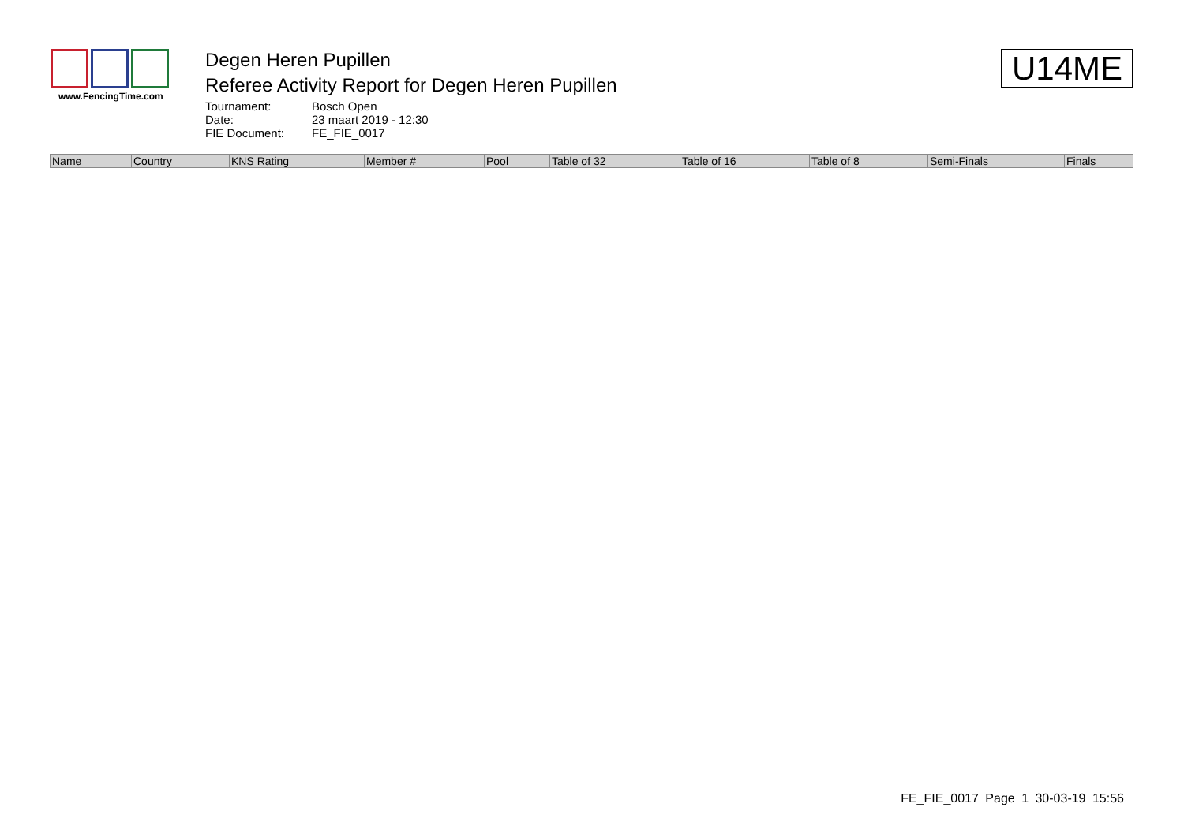www.FencingTime.com
Degen Heren Pupillen
Referee Activity Report for Degen Heren Pupillen
Tournament: Bosch Open Date: 23 maart 2019 - 12:30 FIE Document: FE_FIE_0017
U14ME
| Name | Country | KNS Rating | Member # | Pool | Table of 32 | Table of 16 | Table of 8 | Semi-Finals | Finals |
| --- | --- | --- | --- | --- | --- | --- | --- | --- | --- |
FE_FIE_0017 Page 1 30-03-19 15:56